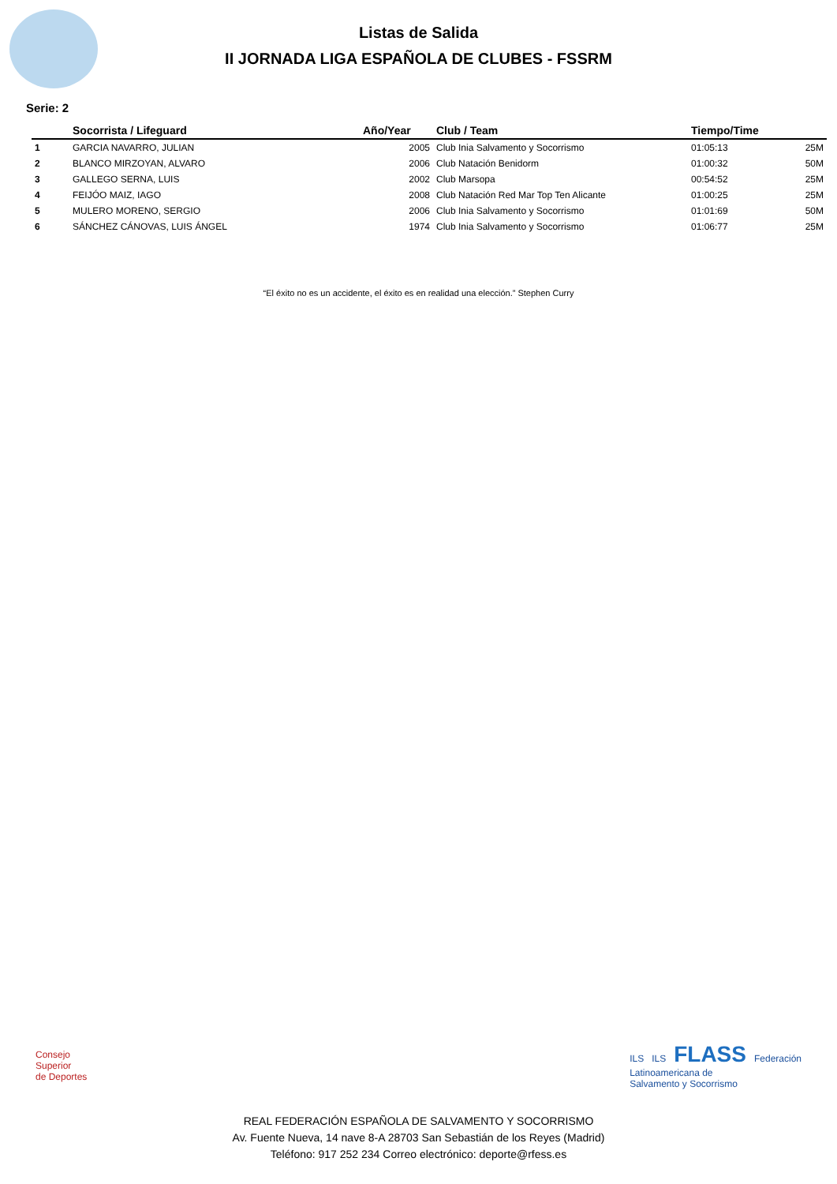Listas de Salida
II JORNADA LIGA ESPAÑOLA DE CLUBES - FSSRM
Serie: 2
| | Socorrista / Lifeguard | Año/Year | Club / Team | Tiempo/Time | |
| --- | --- | --- | --- | --- | --- |
| 1 | GARCIA NAVARRO, JULIAN | 2005 | Club Inia Salvamento y Socorrismo | 01:05:13 | 25M |
| 2 | BLANCO MIRZOYAN, ALVARO | 2006 | Club Natación Benidorm | 01:00:32 | 50M |
| 3 | GALLEGO SERNA, LUIS | 2002 | Club Marsopa | 00:54:52 | 25M |
| 4 | FEIJÓO MAIZ, IAGO | 2008 | Club Natación Red Mar Top Ten Alicante | 01:00:25 | 25M |
| 5 | MULERO MORENO, SERGIO | 2006 | Club Inia Salvamento y Socorrismo | 01:01:69 | 50M |
| 6 | SÁNCHEZ CÁNOVAS, LUIS ÁNGEL | 1974 | Club Inia Salvamento y Socorrismo | 01:06:77 | 25M |
“El éxito no es un accidente, el éxito es en realidad una elección.” Stephen Curry
Consejo
Superior
de Deportes
ILS ILS FLASS Federación
Latinoamericana de
Salvamento y Socorrismo
REAL FEDERACIÓN ESPAÑOLA DE SALVAMENTO Y SOCORRISMO
Av. Fuente Nueva, 14 nave 8-A 28703 San Sebastián de los Reyes (Madrid)
Teléfono: 917 252 234 Correo electrónico: deporte@rfess.es